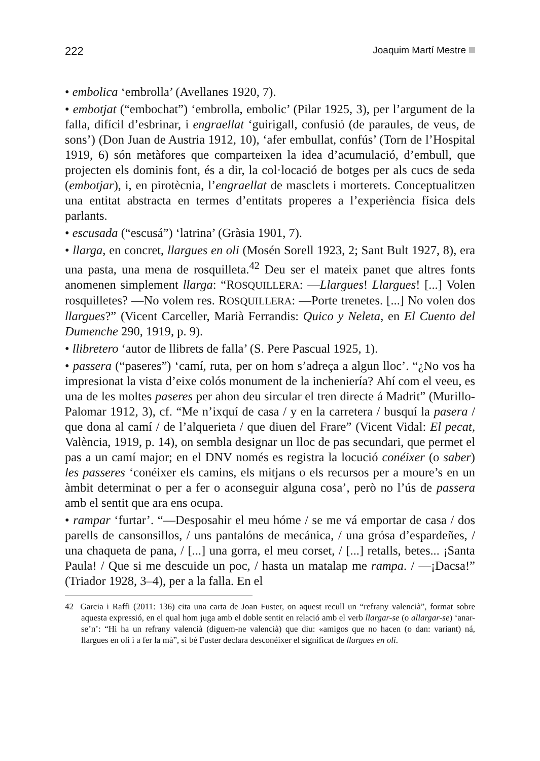222 Joaquim Martí Mestre
• embolica ‘embrolla’ (Avellanes 1920, 7).
• embotjat (“embochat”) ‘embrolla, embolic’ (Pilar 1925, 3), per l’argument de la falla, difícil d’esbrinar, i engraellat ‘guirigall, confusió (de paraules, de veus, de sons’) (Don Juan de Austria 1912, 10), ‘afer embullat, confús’ (Torn de l’Hospital 1919, 6) són metàfores que comparteixen la idea d’acumulació, d’embull, que projecten els dominis font, és a dir, la col·locació de botges per als cucs de seda (embotjar), i, en pirotècnia, l’engraellat de masclets i morterets. Conceptualitzen una entitat abstracta en termes d’entitats properes a l’experiència física dels parlants.
• escusada (“escusá”) ‘latrina’ (Gràsia 1901, 7).
• llarga, en concret, llargues en oli (Mosén Sorell 1923, 2; Sant Bult 1927, 8), era una pasta, una mena de rosquilleta.<sup>42</sup> Deu ser el mateix panet que altres fonts anomenen simplement llarga: “ROSQUILLERA: —Llargues! Llargues! [...] Volen rosquilletes? —No volem res. ROSQUILLERA: —Porte trenetes. [...] No volen dos llargues?” (Vicent Carceller, Marià Ferrandis: Quico y Neleta, en El Cuento del Dumenche 290, 1919, p. 9).
• llibretero ‘autor de llibrets de falla’ (S. Pere Pascual 1925, 1).
• passera (“paseres”) ‘camí, ruta, per on hom s’adreça a algun lloc’. “¿No vos ha impresionat la vista d’eixe colós monument de la inchenieríа? Ahí com el veeu, es una de les moltes paseres per ahon deu sircular el tren directe á Madrit” (Murillo-Palomar 1912, 3), cf. “Me n’ixquí de casa / y en la carretera / busquí la pasera / que dona al camí / de l’alquerieta / que diuen del Frare” (Vicent Vidal: El pecat, València, 1919, p. 14), on sembla designar un lloc de pas secundari, que permet el pas a un camí major; en el DNV només es registra la locució conéixer (o saber) les passeres ‘conéixer els camins, els mitjans o els recursos per a moure’s en un àmbit determinat o per a fer o aconseguir alguna cosa’, però no l’ús de passera amb el sentit que ara ens ocupa.
• rampar ‘furtar’. “—Desposahir el meu hóme / se me vá emportar de casa / dos parells de cansonsillos, / uns pantalóns de mecánica, / una grósa d’espardeñes, / una chaqueta de pana, / [...] una gorra, el meu corset, / [...] retalls, betes... ¡Santa Paula! / Que si me descuide un poc, / hasta un matalap me rampa. / —¡Dacsa!” (Triador 1928, 3–4), per a la falla. En el
42 Garcia i Raffi (2011: 136) cita una carta de Joan Fuster, on aquest recull un “refrany valencià”, format sobre aquesta expressió, en el qual hom juga amb el doble sentit en relació amb el verb llargar-se (o allargar-se) ‘anar-se’n’: “Hi ha un refrany valencià (diguem-ne valencià) que diu: «amigos que no hacen (o dan: variant) ná, llargues en oli i a fer la mà”, si bé Fuster declara desconéixer el significat de llargues en oli.